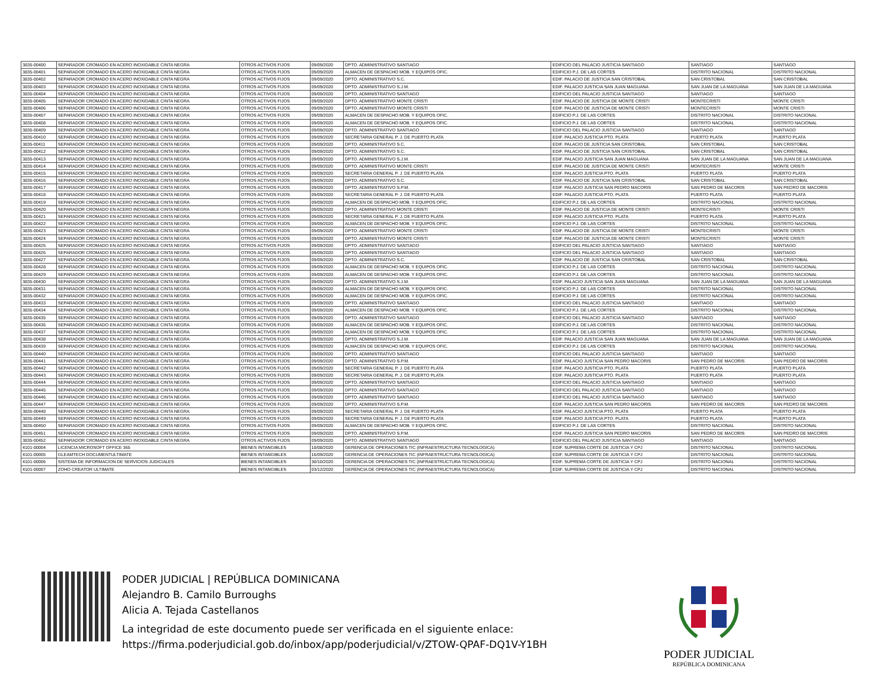| 3835-00400 | SEPARADOR CROMADO EN ACERO INOXIDABLE CINTA NEGRA | OTROS ACTIVOS FIJOS | 09/09/2020 | DPTO. ADMINISTRATIVO SANTIAGO | EDIFICIO DEL PALACIO JUSTICIA SANTIAGO | SANTIAGO | SANTIAGO |
| 3835-00401 | SEPARADOR CROMADO EN ACERO INOXIDABLE CINTA NEGRA | OTROS ACTIVOS FIJOS | 09/09/2020 | ALMACEN DE DESPACHO MOB. Y EQUIPOS OFIC. | EDIFICIO P.J. DE LAS CORTES | DISTRITO NACIONAL | DISTRITO NACIONAL |
| 3835-00402 | SEPARADOR CROMADO EN ACERO INOXIDABLE CINTA NEGRA | OTROS ACTIVOS FIJOS | 09/09/2020 | DPTO. ADMINISTRATIVO S.C. | EDIF. PALACIO DE JUSTICIA SAN CRISTOBAL | SAN CRISTOBAL | SAN CRISTOBAL |
| 3835-00403 | SEPARADOR CROMADO EN ACERO INOXIDABLE CINTA NEGRA | OTROS ACTIVOS FIJOS | 09/09/2020 | DPTO. ADMINISTRATIVO S.J.M. | EDIF. PALACIO JUSTICIA SAN JUAN MAGUANA | SAN JUAN DE LA MAGUANA | SAN JUAN DE LA MAGUANA |
| 3835-00404 | SEPARADOR CROMADO EN ACERO INOXIDABLE CINTA NEGRA | OTROS ACTIVOS FIJOS | 09/09/2020 | DPTO. ADMINISTRATIVO SANTIAGO | EDIFICIO DEL PALACIO JUSTICIA SANTIAGO | SANTIAGO | SANTIAGO |
| 3835-00405 | SEPARADOR CROMADO EN ACERO INOXIDABLE CINTA NEGRA | OTROS ACTIVOS FIJOS | 09/09/2020 | DPTO. ADMINISTRATIVO MONTE CRISTI | EDIF. PALACIO DE JUSTICIA DE MONTE CRISTI | MONTECRISTI | MONTE CRISTI |
| 3835-00406 | SEPARADOR CROMADO EN ACERO INOXIDABLE CINTA NEGRA | OTROS ACTIVOS FIJOS | 09/09/2020 | DPTO. ADMINISTRATIVO MONTE CRISTI | EDIF. PALACIO DE JUSTICIA DE MONTE CRISTI | MONTECRISTI | MONTE CRISTI |
| 3835-00407 | SEPARADOR CROMADO EN ACERO INOXIDABLE CINTA NEGRA | OTROS ACTIVOS FIJOS | 09/09/2020 | ALMACEN DE DESPACHO MOB. Y EQUIPOS OFIC. | EDIFICIO P.J. DE LAS CORTES | DISTRITO NACIONAL | DISTRITO NACIONAL |
| 3835-00408 | SEPARADOR CROMADO EN ACERO INOXIDABLE CINTA NEGRA | OTROS ACTIVOS FIJOS | 09/09/2020 | ALMACEN DE DESPACHO MOB. Y EQUIPOS OFIC. | EDIFICIO P.J. DE LAS CORTES | DISTRITO NACIONAL | DISTRITO NACIONAL |
| 3835-00409 | SEPARADOR CROMADO EN ACERO INOXIDABLE CINTA NEGRA | OTROS ACTIVOS FIJOS | 09/09/2020 | DPTO. ADMINISTRATIVO SANTIAGO | EDIFICIO DEL PALACIO JUSTICIA SANTIAGO | SANTIAGO | SANTIAGO |
| 3835-00410 | SEPARADOR CROMADO EN ACERO INOXIDABLE CINTA NEGRA | OTROS ACTIVOS FIJOS | 09/09/2020 | SECRETARIA GENERAL P. J. DE PUERTO PLATA | EDIF. PALACIO JUSTICIA PTO. PLATA | PUERTO PLATA | PUERTO PLATA |
| 3835-00411 | SEPARADOR CROMADO EN ACERO INOXIDABLE CINTA NEGRA | OTROS ACTIVOS FIJOS | 09/09/2020 | DPTO. ADMINISTRATIVO S.C. | EDIF. PALACIO DE JUSTICIA SAN CRISTOBAL | SAN CRISTOBAL | SAN CRISTOBAL |
| 3835-00412 | SEPARADOR CROMADO EN ACERO INOXIDABLE CINTA NEGRA | OTROS ACTIVOS FIJOS | 09/09/2020 | DPTO. ADMINISTRATIVO S.C. | EDIF. PALACIO DE JUSTICIA SAN CRISTOBAL | SAN CRISTOBAL | SAN CRISTOBAL |
| 3835-00413 | SEPARADOR CROMADO EN ACERO INOXIDABLE CINTA NEGRA | OTROS ACTIVOS FIJOS | 09/09/2020 | DPTO. ADMINISTRATIVO S.J.M. | EDIF. PALACIO JUSTICIA SAN JUAN MAGUANA | SAN JUAN DE LA MAGUANA | SAN JUAN DE LA MAGUANA |
| 3835-00414 | SEPARADOR CROMADO EN ACERO INOXIDABLE CINTA NEGRA | OTROS ACTIVOS FIJOS | 09/09/2020 | DPTO. ADMINISTRATIVO MONTE CRISTI | EDIF. PALACIO DE JUSTICIA DE MONTE CRISTI | MONTECRISTI | MONTE CRISTI |
| 3835-00415 | SEPARADOR CROMADO EN ACERO INOXIDABLE CINTA NEGRA | OTROS ACTIVOS FIJOS | 09/09/2020 | SECRETARIA GENERAL P. J. DE PUERTO PLATA | EDIF. PALACIO JUSTICIA PTO. PLATA | PUERTO PLATA | PUERTO PLATA |
| 3835-00416 | SEPARADOR CROMADO EN ACERO INOXIDABLE CINTA NEGRA | OTROS ACTIVOS FIJOS | 09/09/2020 | DPTO. ADMINISTRATIVO S.C. | EDIF. PALACIO DE JUSTICIA SAN CRISTOBAL | SAN CRISTOBAL | SAN CRISTOBAL |
| 3835-00417 | SEPARADOR CROMADO EN ACERO INOXIDABLE CINTA NEGRA | OTROS ACTIVOS FIJOS | 09/09/2020 | DPTO. ADMINISTRATIVO S.P.M. | EDIF. PALACIO JUSTICIA SAN PEDRO MACORIS | SAN PEDRO DE MACORIS | SAN PEDRO DE MACORIS |
| 3835-00418 | SEPARADOR CROMADO EN ACERO INOXIDABLE CINTA NEGRA | OTROS ACTIVOS FIJOS | 09/09/2020 | SECRETARIA GENERAL P. J. DE PUERTO PLATA | EDIF. PALACIO JUSTICIA PTO. PLATA | PUERTO PLATA | PUERTO PLATA |
| 3835-00419 | SEPARADOR CROMADO EN ACERO INOXIDABLE CINTA NEGRA | OTROS ACTIVOS FIJOS | 09/09/2020 | ALMACEN DE DESPACHO MOB. Y EQUIPOS OFIC. | EDIFICIO P.J. DE LAS CORTES | DISTRITO NACIONAL | DISTRITO NACIONAL |
| 3835-00420 | SEPARADOR CROMADO EN ACERO INOXIDABLE CINTA NEGRA | OTROS ACTIVOS FIJOS | 09/09/2020 | DPTO. ADMINISTRATIVO MONTE CRISTI | EDIF. PALACIO DE JUSTICIA DE MONTE CRISTI | MONTECRISTI | MONTE CRISTI |
| 3835-00421 | SEPARADOR CROMADO EN ACERO INOXIDABLE CINTA NEGRA | OTROS ACTIVOS FIJOS | 09/09/2020 | SECRETARIA GENERAL P. J. DE PUERTO PLATA | EDIF. PALACIO JUSTICIA PTO. PLATA | PUERTO PLATA | PUERTO PLATA |
| 3835-00422 | SEPARADOR CROMADO EN ACERO INOXIDABLE CINTA NEGRA | OTROS ACTIVOS FIJOS | 09/09/2020 | ALMACEN DE DESPACHO MOB. Y EQUIPOS OFIC. | EDIFICIO P.J. DE LAS CORTES | DISTRITO NACIONAL | DISTRITO NACIONAL |
| 3835-00423 | SEPARADOR CROMADO EN ACERO INOXIDABLE CINTA NEGRA | OTROS ACTIVOS FIJOS | 09/09/2020 | DPTO. ADMINISTRATIVO MONTE CRISTI | EDIF. PALACIO DE JUSTICIA DE MONTE CRISTI | MONTECRISTI | MONTE CRISTI |
| 3835-00424 | SEPARADOR CROMADO EN ACERO INOXIDABLE CINTA NEGRA | OTROS ACTIVOS FIJOS | 09/09/2020 | DPTO. ADMINISTRATIVO MONTE CRISTI | EDIF. PALACIO DE JUSTICIA DE MONTE CRISTI | MONTECRISTI | MONTE CRISTI |
| 3835-00425 | SEPARADOR CROMADO EN ACERO INOXIDABLE CINTA NEGRA | OTROS ACTIVOS FIJOS | 09/09/2020 | DPTO. ADMINISTRATIVO SANTIAGO | EDIFICIO DEL PALACIO JUSTICIA SANTIAGO | SANTIAGO | SANTIAGO |
| 3835-00426 | SEPARADOR CROMADO EN ACERO INOXIDABLE CINTA NEGRA | OTROS ACTIVOS FIJOS | 09/09/2020 | DPTO. ADMINISTRATIVO SANTIAGO | EDIFICIO DEL PALACIO JUSTICIA SANTIAGO | SANTIAGO | SANTIAGO |
| 3835-00427 | SEPARADOR CROMADO EN ACERO INOXIDABLE CINTA NEGRA | OTROS ACTIVOS FIJOS | 09/09/2020 | DPTO. ADMINISTRATIVO S.C. | EDIF. PALACIO DE JUSTICIA SAN CRISTOBAL | SAN CRISTOBAL | SAN CRISTOBAL |
| 3835-00428 | SEPARADOR CROMADO EN ACERO INOXIDABLE CINTA NEGRA | OTROS ACTIVOS FIJOS | 09/09/2020 | ALMACEN DE DESPACHO MOB. Y EQUIPOS OFIC. | EDIFICIO P.J. DE LAS CORTES | DISTRITO NACIONAL | DISTRITO NACIONAL |
| 3835-00429 | SEPARADOR CROMADO EN ACERO INOXIDABLE CINTA NEGRA | OTROS ACTIVOS FIJOS | 09/09/2020 | ALMACEN DE DESPACHO MOB. Y EQUIPOS OFIC. | EDIFICIO P.J. DE LAS CORTES | DISTRITO NACIONAL | DISTRITO NACIONAL |
| 3835-00430 | SEPARADOR CROMADO EN ACERO INOXIDABLE CINTA NEGRA | OTROS ACTIVOS FIJOS | 09/09/2020 | DPTO. ADMINISTRATIVO S.J.M. | EDIF. PALACIO JUSTICIA SAN JUAN MAGUANA | SAN JUAN DE LA MAGUANA | SAN JUAN DE LA MAGUANA |
| 3835-00431 | SEPARADOR CROMADO EN ACERO INOXIDABLE CINTA NEGRA | OTROS ACTIVOS FIJOS | 09/09/2020 | ALMACEN DE DESPACHO MOB. Y EQUIPOS OFIC. | EDIFICIO P.J. DE LAS CORTES | DISTRITO NACIONAL | DISTRITO NACIONAL |
| 3835-00432 | SEPARADOR CROMADO EN ACERO INOXIDABLE CINTA NEGRA | OTROS ACTIVOS FIJOS | 09/09/2020 | ALMACEN DE DESPACHO MOB. Y EQUIPOS OFIC. | EDIFICIO P.J. DE LAS CORTES | DISTRITO NACIONAL | DISTRITO NACIONAL |
| 3835-00433 | SEPARADOR CROMADO EN ACERO INOXIDABLE CINTA NEGRA | OTROS ACTIVOS FIJOS | 09/09/2020 | DPTO. ADMINISTRATIVO SANTIAGO | EDIFICIO DEL PALACIO JUSTICIA SANTIAGO | SANTIAGO | SANTIAGO |
| 3835-00434 | SEPARADOR CROMADO EN ACERO INOXIDABLE CINTA NEGRA | OTROS ACTIVOS FIJOS | 09/09/2020 | ALMACEN DE DESPACHO MOB. Y EQUIPOS OFIC. | EDIFICIO P.J. DE LAS CORTES | DISTRITO NACIONAL | DISTRITO NACIONAL |
| 3835-00435 | SEPARADOR CROMADO EN ACERO INOXIDABLE CINTA NEGRA | OTROS ACTIVOS FIJOS | 09/09/2020 | DPTO. ADMINISTRATIVO SANTIAGO | EDIFICIO DEL PALACIO JUSTICIA SANTIAGO | SANTIAGO | SANTIAGO |
| 3835-00436 | SEPARADOR CROMADO EN ACERO INOXIDABLE CINTA NEGRA | OTROS ACTIVOS FIJOS | 09/09/2020 | ALMACEN DE DESPACHO MOB. Y EQUIPOS OFIC. | EDIFICIO P.J. DE LAS CORTES | DISTRITO NACIONAL | DISTRITO NACIONAL |
| 3835-00437 | SEPARADOR CROMADO EN ACERO INOXIDABLE CINTA NEGRA | OTROS ACTIVOS FIJOS | 09/09/2020 | ALMACEN DE DESPACHO MOB. Y EQUIPOS OFIC. | EDIFICIO P.J. DE LAS CORTES | DISTRITO NACIONAL | DISTRITO NACIONAL |
| 3835-00438 | SEPARADOR CROMADO EN ACERO INOXIDABLE CINTA NEGRA | OTROS ACTIVOS FIJOS | 09/09/2020 | DPTO. ADMINISTRATIVO S.J.M. | EDIF. PALACIO JUSTICIA SAN JUAN MAGUANA | SAN JUAN DE LA MAGUANA | SAN JUAN DE LA MAGUANA |
| 3835-00439 | SEPARADOR CROMADO EN ACERO INOXIDABLE CINTA NEGRA | OTROS ACTIVOS FIJOS | 09/09/2020 | ALMACEN DE DESPACHO MOB. Y EQUIPOS OFIC. | EDIFICIO P.J. DE LAS CORTES | DISTRITO NACIONAL | DISTRITO NACIONAL |
| 3835-00440 | SEPARADOR CROMADO EN ACERO INOXIDABLE CINTA NEGRA | OTROS ACTIVOS FIJOS | 09/09/2020 | DPTO. ADMINISTRATIVO SANTIAGO | EDIFICIO DEL PALACIO JUSTICIA SANTIAGO | SANTIAGO | SANTIAGO |
| 3835-00441 | SEPARADOR CROMADO EN ACERO INOXIDABLE CINTA NEGRA | OTROS ACTIVOS FIJOS | 09/09/2020 | DPTO. ADMINISTRATIVO S.P.M. | EDIF. PALACIO JUSTICIA SAN PEDRO MACORIS | SAN PEDRO DE MACORIS | SAN PEDRO DE MACORIS |
| 3835-00442 | SEPARADOR CROMADO EN ACERO INOXIDABLE CINTA NEGRA | OTROS ACTIVOS FIJOS | 09/09/2020 | SECRETARIA GENERAL P. J. DE PUERTO PLATA | EDIF. PALACIO JUSTICIA PTO. PLATA | PUERTO PLATA | PUERTO PLATA |
| 3835-00443 | SEPARADOR CROMADO EN ACERO INOXIDABLE CINTA NEGRA | OTROS ACTIVOS FIJOS | 09/09/2020 | SECRETARIA GENERAL P. J. DE PUERTO PLATA | EDIF. PALACIO JUSTICIA PTO. PLATA | PUERTO PLATA | PUERTO PLATA |
| 3835-00444 | SEPARADOR CROMADO EN ACERO INOXIDABLE CINTA NEGRA | OTROS ACTIVOS FIJOS | 09/09/2020 | DPTO. ADMINISTRATIVO SANTIAGO | EDIFICIO DEL PALACIO JUSTICIA SANTIAGO | SANTIAGO | SANTIAGO |
| 3835-00445 | SEPARADOR CROMADO EN ACERO INOXIDABLE CINTA NEGRA | OTROS ACTIVOS FIJOS | 09/09/2020 | DPTO. ADMINISTRATIVO SANTIAGO | EDIFICIO DEL PALACIO JUSTICIA SANTIAGO | SANTIAGO | SANTIAGO |
| 3835-00446 | SEPARADOR CROMADO EN ACERO INOXIDABLE CINTA NEGRA | OTROS ACTIVOS FIJOS | 09/09/2020 | DPTO. ADMINISTRATIVO SANTIAGO | EDIFICIO DEL PALACIO JUSTICIA SANTIAGO | SANTIAGO | SANTIAGO |
| 3835-00447 | SEPARADOR CROMADO EN ACERO INOXIDABLE CINTA NEGRA | OTROS ACTIVOS FIJOS | 09/09/2020 | DPTO. ADMINISTRATIVO S.P.M. | EDIF. PALACIO JUSTICIA SAN PEDRO MACORIS | SAN PEDRO DE MACORIS | SAN PEDRO DE MACORIS |
| 3835-00448 | SEPARADOR CROMADO EN ACERO INOXIDABLE CINTA NEGRA | OTROS ACTIVOS FIJOS | 09/09/2020 | SECRETARIA GENERAL P. J. DE PUERTO PLATA | EDIF. PALACIO JUSTICIA PTO. PLATA | PUERTO PLATA | PUERTO PLATA |
| 3835-00449 | SEPARADOR CROMADO EN ACERO INOXIDABLE CINTA NEGRA | OTROS ACTIVOS FIJOS | 09/09/2020 | SECRETARIA GENERAL P. J. DE PUERTO PLATA | EDIF. PALACIO JUSTICIA PTO. PLATA | PUERTO PLATA | PUERTO PLATA |
| 3835-00450 | SEPARADOR CROMADO EN ACERO INOXIDABLE CINTA NEGRA | OTROS ACTIVOS FIJOS | 09/09/2020 | ALMACEN DE DESPACHO MOB. Y EQUIPOS OFIC. | EDIFICIO P.J. DE LAS CORTES | DISTRITO NACIONAL | DISTRITO NACIONAL |
| 3835-00451 | SEPARADOR CROMADO EN ACERO INOXIDABLE CINTA NEGRA | OTROS ACTIVOS FIJOS | 09/09/2020 | DPTO. ADMINISTRATIVO S.P.M. | EDIF. PALACIO JUSTICIA SAN PEDRO MACORIS | SAN PEDRO DE MACORIS | SAN PEDRO DE MACORIS |
| 3835-00452 | SEPARADOR CROMADO EN ACERO INOXIDABLE CINTA NEGRA | OTROS ACTIVOS FIJOS | 09/09/2020 | DPTO. ADMINISTRATIVO SANTIAGO | EDIFICIO DEL PALACIO JUSTICIA SANTIAGO | SANTIAGO | SANTIAGO |
| 4101-00004 | LICENCIA MICROSOFT OFFICE 365 | BIENES INTANGIBLES | 18/08/2020 | GERENCIA DE OPERACIONES TIC (INFRAESTRUCTURA TECNOLOGICA) | EDIF. SUPREMA CORTE DE JUSTICIA Y CPJ | DISTRITO NACIONAL | DISTRITO NACIONAL |
| 4101-00005 | GLEAMTECH DOCUMENTULTIMATE | BIENES INTANGIBLES | 16/09/2020 | GERENCIA DE OPERACIONES TIC (INFRAESTRUCTURA TECNOLOGICA) | EDIF. SUPREMA CORTE DE JUSTICIA Y CPJ | DISTRITO NACIONAL | DISTRITO NACIONAL |
| 4101-00006 | SISTEMA DE INFORMACION DE SERVICIOS JUDICIALES | BIENES INTANGIBLES | 30/10/2020 | GERENCIA DE OPERACIONES TIC (INFRAESTRUCTURA TECNOLOGICA) | EDIF. SUPREMA CORTE DE JUSTICIA Y CPJ | DISTRITO NACIONAL | DISTRITO NACIONAL |
| 4101-00007 | ZOHO CREATOR ULTIMATE | BIENES INTANGIBLES | 03/12/2020 | GERENCIA DE OPERACIONES TIC (INFRAESTRUCTURA TECNOLOGICA) | EDIF. SUPREMA CORTE DE JUSTICIA Y CPJ | DISTRITO NACIONAL | DISTRITO NACIONAL |
PODER JUDICIAL | REPÚBLICA DOMINICANA
Alejandro B. Camilo Burroughs
Alicia A. Tejada Castellanos
La integridad de este documento puede ser verificada en el siguiente enlace:
https://firma.poderjudicial.gob.do/inbox/app/poderjudicial/v/ZTOW-QPAF-DQ1V-Y1BH
PODER JUDICIAL
REPÚBLICA DOMINICANA